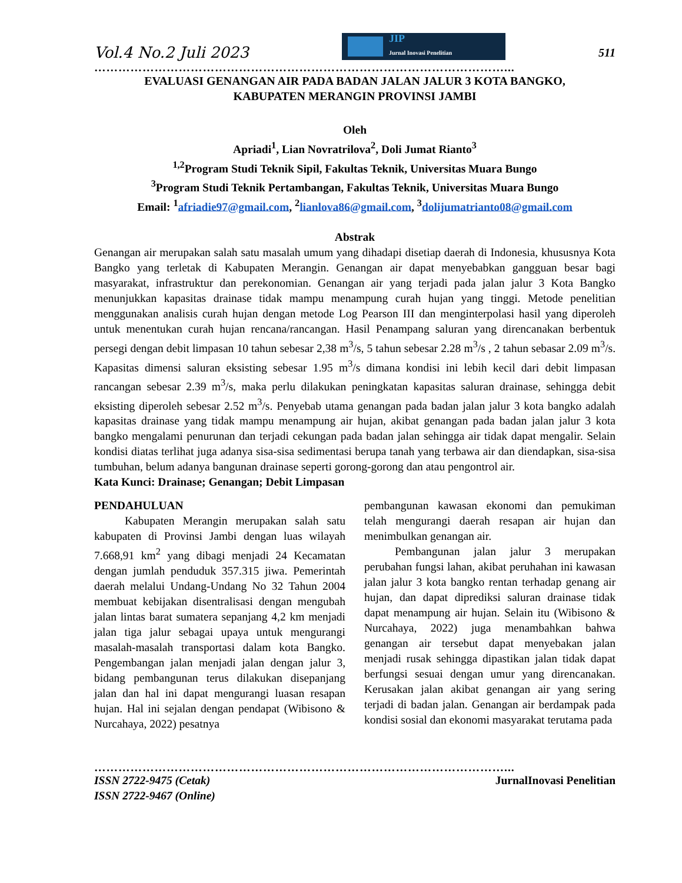Vol.4 No.2 Juli 2023
JIP
Jurnal Inovasi Penelitian
511
…………………………………………………………………………………………...
EVALUASI GENANGAN AIR PADA BADAN JALAN JALUR 3 KOTA BANGKO,
KABUPATEN MERANGIN PROVINSI JAMBI
Oleh
Apriadi<sup>1</sup>, Lian Novratrilova<sup>2</sup>, Doli Jumat Rianto<sup>3</sup>
<sup>1,2</sup>Program Studi Teknik Sipil, Fakultas Teknik, Universitas Muara Bungo
<sup>3</sup> Program Studi Teknik Pertambangan, Fakultas Teknik, Universitas Muara Bungo
Email: <sup>1</sup>afriadie97@gmail.com, <sup>2</sup>lianlova86@gmail.com, <sup>3</sup>dolijumatrianto08@gmail.com
Abstrak
Genangan air merupakan salah satu masalah umum yang dihadapi disetiap daerah di Indonesia, khususnya Kota Bangko yang terletak di Kabupaten Merangin. Genangan air dapat menyebabkan gangguan besar bagi masyarakat, infrastruktur dan perekonomian. Genangan air yang terjadi pada jalan jalur 3 Kota Bangko menunjukkan kapasitas drainase tidak mampu menampung curah hujan yang tinggi. Metode penelitian menggunakan analisis curah hujan dengan metode Log Pearson III dan menginterpolasi hasil yang diperoleh untuk menentukan curah hujan rencana/rancangan. Hasil Penampang saluran yang direncanakan berbentuk persegi dengan debit limpasan 10 tahun sebesar 2,38 m<sup>3</sup>/s, 5 tahun sebesar 2.28 m<sup>3</sup>/s , 2 tahun sebasar 2.09 m<sup>3</sup>/s. Kapasitas dimensi saluran eksisting sebesar 1.95 m<sup>3</sup>/s dimana kondisi ini lebih kecil dari debit limpasan rancangan sebesar 2.39 m<sup>3</sup>/s, maka perlu dilakukan peningkatan kapasitas saluran drainase, sehingga debit eksisting diperoleh sebesar 2.52 m<sup>3</sup>/s. Penyebab utama genangan pada badan jalan jalur 3 kota bangko adalah kapasitas drainase yang tidak mampu menampung air hujan, akibat genangan pada badan jalan jalur 3 kota bangko mengalami penurunan dan terjadi cekungan pada badan jalan sehingga air tidak dapat mengalir. Selain kondisi diatas terlihat juga adanya sisa-sisa sedimentasi berupa tanah yang terbawa air dan diendapkan, sisa-sisa tumbuhan, belum adanya bangunan drainase seperti gorong-gorong dan atau pengontrol air.
Kata Kunci: Drainase; Genangan; Debit Limpasan
PENDAHULUAN
Kabupaten Merangin merupakan salah satu kabupaten di Provinsi Jambi dengan luas wilayah 7.668,91 km<sup>2</sup> yang dibagi menjadi 24 Kecamatan dengan jumlah penduduk 357.315 jiwa. Pemerintah daerah melalui Undang-Undang No 32 Tahun 2004 membuat kebijakan disentralisasi dengan mengubah jalan lintas barat sumatera sepanjang 4,2 km menjadi jalan tiga jalur sebagai upaya untuk mengurangi masalah-masalah transportasi dalam kota Bangko. Pengembangan jalan menjadi jalan dengan jalur 3, bidang pembangunan terus dilakukan disepanjang jalan dan hal ini dapat mengurangi luasan resapan hujan. Hal ini sejalan dengan pendapat (Wibisono & Nurcahaya, 2022) pesatnya
pembangunan kawasan ekonomi dan pemukiman telah mengurangi daerah resapan air hujan dan menimbulkan genangan air.
Pembangunan jalan jalur 3 merupakan perubahan fungsi lahan, akibat peruhahan ini kawasan jalan jalur 3 kota bangko rentan terhadap genang air hujan, dan dapat diprediksi saluran drainase tidak dapat menampung air hujan. Selain itu (Wibisono & Nurcahaya, 2022) juga menambahkan bahwa genangan air tersebut dapat menyebakan jalan menjadi rusak sehingga dipastikan jalan tidak dapat berfungsi sesuai dengan umur yang direncanakan. Kerusakan jalan akibat genangan air yang sering terjadi di badan jalan. Genangan air berdampak pada kondisi sosial dan ekonomi masyarakat terutama pada
…………………………………………………………………………………………...
ISSN 2722-9475 (Cetak) JurnalInovasi Penelitian
ISSN 2722-9467 (Online)